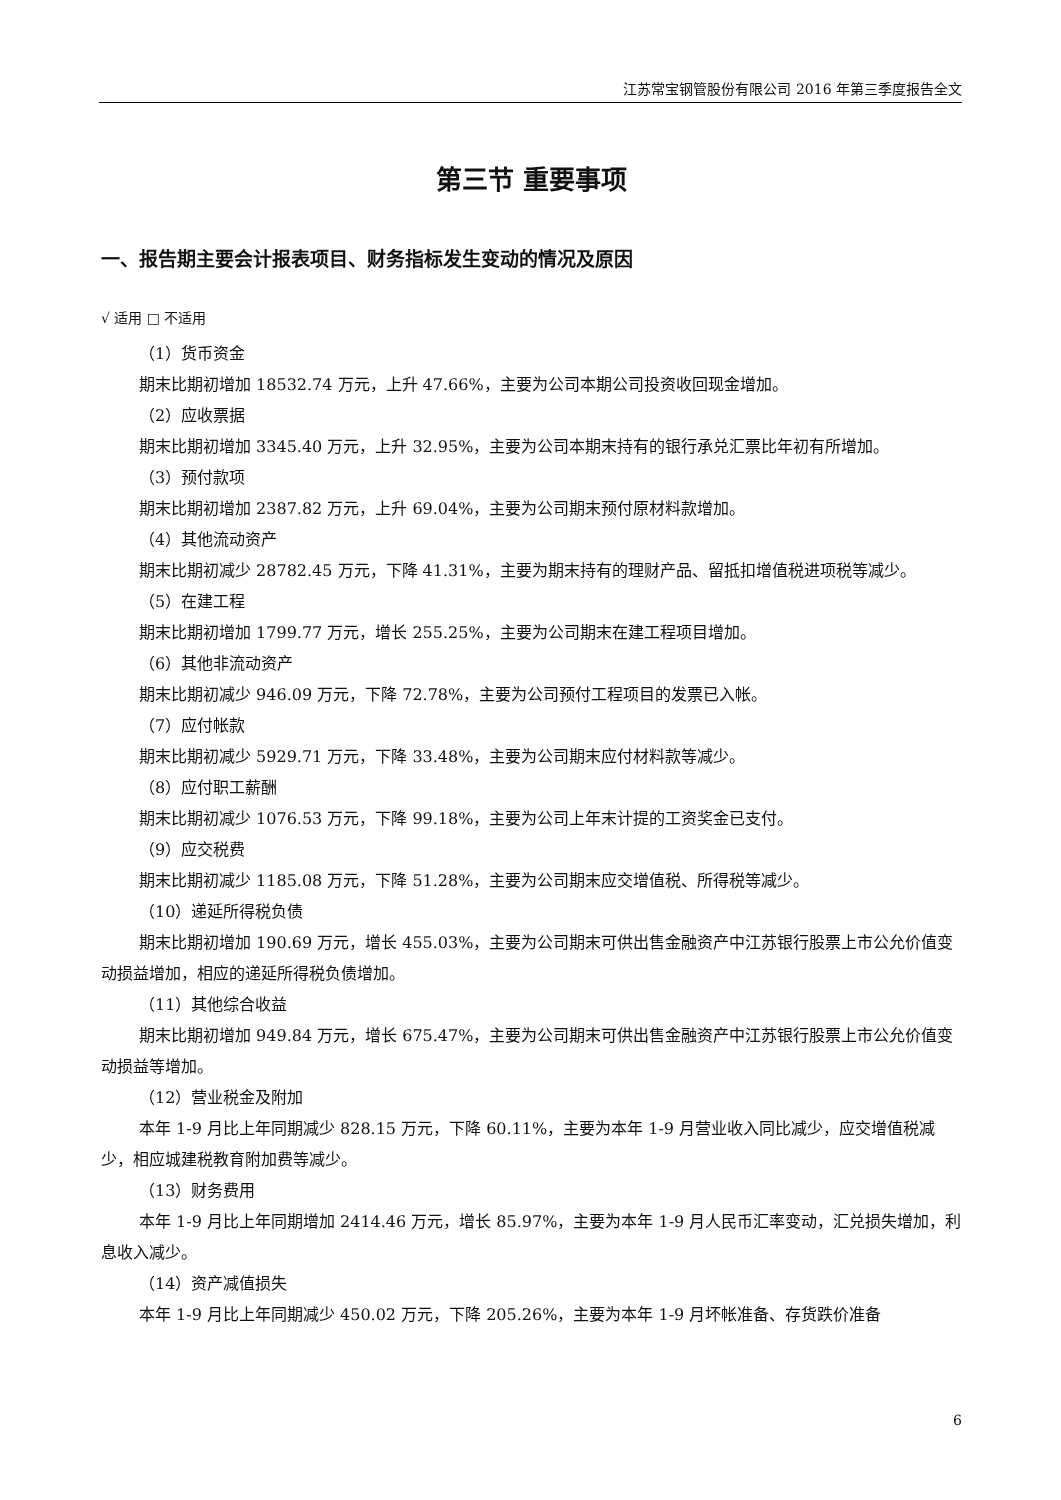江苏常宝钢管股份有限公司 2016 年第三季度报告全文
第三节 重要事项
一、报告期主要会计报表项目、财务指标发生变动的情况及原因
√ 适用 □ 不适用
（1）货币资金
期末比期初增加 18532.74 万元，上升 47.66%，主要为公司本期公司投资收回现金增加。
（2）应收票据
期末比期初增加 3345.40 万元，上升 32.95%，主要为公司本期末持有的银行承兑汇票比年初有所增加。
（3）预付款项
期末比期初增加 2387.82 万元，上升 69.04%，主要为公司期末预付原材料款增加。
（4）其他流动资产
期末比期初减少 28782.45 万元，下降 41.31%，主要为期末持有的理财产品、留抵扣增值税进项税等减少。
（5）在建工程
期末比期初增加 1799.77 万元，增长 255.25%，主要为公司期末在建工程项目增加。
（6）其他非流动资产
期末比期初减少 946.09 万元，下降 72.78%，主要为公司预付工程项目的发票已入帐。
（7）应付帐款
期末比期初减少 5929.71 万元，下降 33.48%，主要为公司期末应付材料款等减少。
（8）应付职工薪酬
期末比期初减少 1076.53 万元，下降 99.18%，主要为公司上年末计提的工资奖金已支付。
（9）应交税费
期末比期初减少 1185.08 万元，下降 51.28%，主要为公司期末应交增值税、所得税等减少。
（10）递延所得税负债
期末比期初增加 190.69 万元，增长 455.03%，主要为公司期末可供出售金融资产中江苏银行股票上市公允价值变动损益增加，相应的递延所得税负债增加。
（11）其他综合收益
期末比期初增加 949.84 万元，增长 675.47%，主要为公司期末可供出售金融资产中江苏银行股票上市公允价值变动损益等增加。
（12）营业税金及附加
本年 1-9 月比上年同期减少 828.15 万元，下降 60.11%，主要为本年 1-9 月营业收入同比减少，应交增值税减少，相应城建税教育附加费等减少。
（13）财务费用
本年 1-9 月比上年同期增加 2414.46 万元，增长 85.97%，主要为本年 1-9 月人民币汇率变动，汇兑损失增加，利息收入减少。
（14）资产减值损失
本年 1-9 月比上年同期减少 450.02 万元，下降 205.26%，主要为本年 1-9 月坏帐准备、存货跌价准备
6